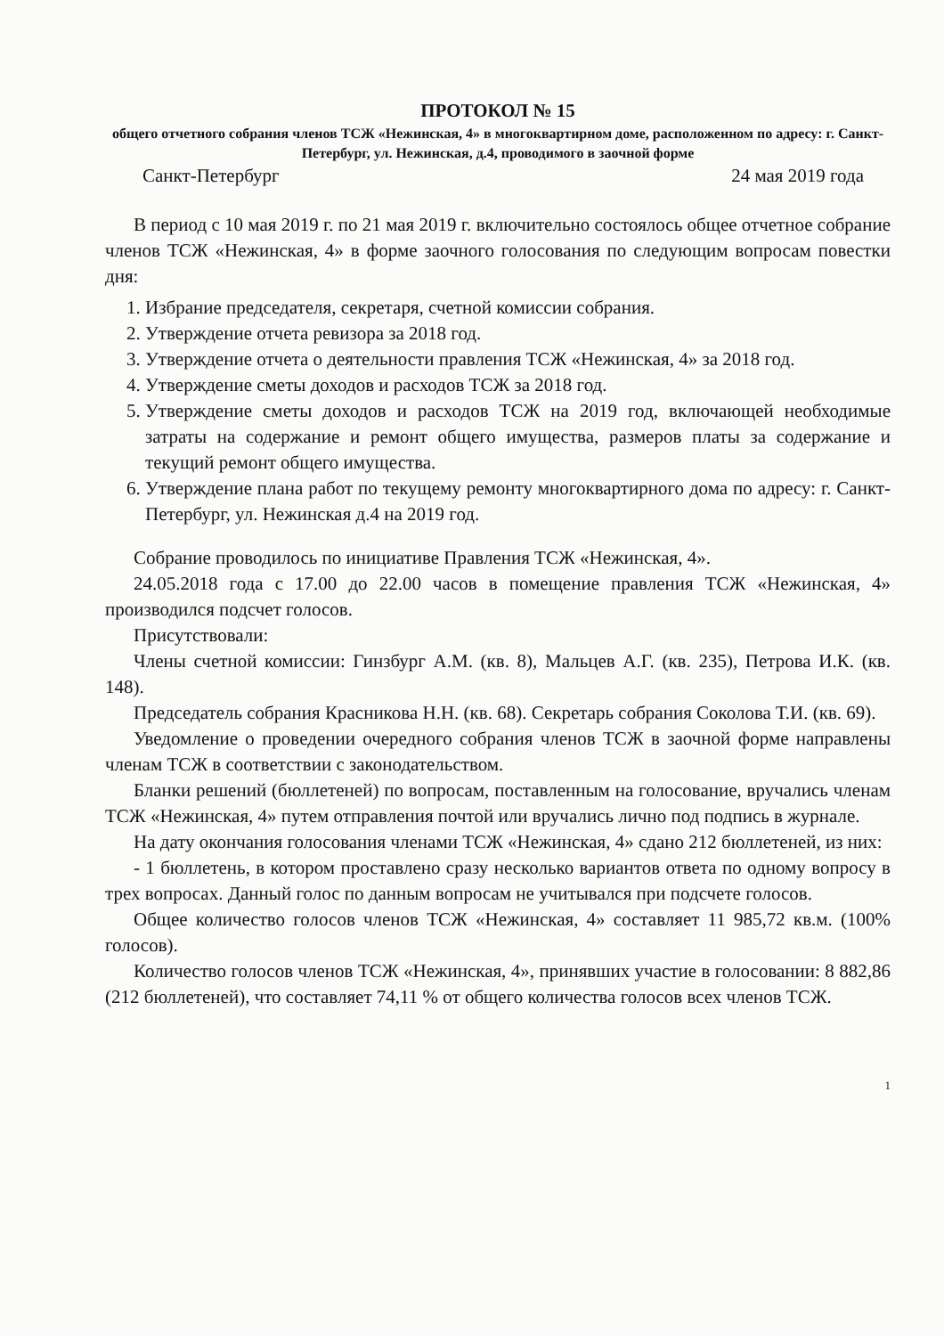ПРОТОКОЛ № 15
общего отчетного собрания членов ТСЖ «Нежинская, 4» в многоквартирном доме, расположенном по адресу: г. Санкт-Петербург, ул. Нежинская, д.4, проводимого в заочной форме
Санкт-Петербург 24 мая 2019 года
В период с 10 мая 2019 г. по 21 мая 2019 г. включительно состоялось общее отчетное собрание членов ТСЖ «Нежинская, 4» в форме заочного голосования по следующим вопросам повестки дня:
1. Избрание председателя, секретаря, счетной комиссии собрания.
2. Утверждение отчета ревизора за 2018 год.
3. Утверждение отчета о деятельности правления ТСЖ «Нежинская, 4» за 2018 год.
4. Утверждение сметы доходов и расходов ТСЖ за 2018 год.
5. Утверждение сметы доходов и расходов ТСЖ на 2019 год, включающей необходимые затраты на содержание и ремонт общего имущества, размеров платы за содержание и текущий ремонт общего имущества.
6. Утверждение плана работ по текущему ремонту многоквартирного дома по адресу: г. Санкт-Петербург, ул. Нежинская д.4 на 2019 год.
Собрание проводилось по инициативе Правления ТСЖ «Нежинская, 4».
24.05.2018 года с 17.00 до 22.00 часов в помещение правления ТСЖ «Нежинская, 4» производился подсчет голосов.
Присутствовали:
Члены счетной комиссии: Гинзбург А.М. (кв. 8), Мальцев А.Г. (кв. 235), Петрова И.К. (кв. 148).
Председатель собрания Красникова Н.Н. (кв. 68). Секретарь собрания Соколова Т.И. (кв. 69).
Уведомление о проведении очередного собрания членов ТСЖ в заочной форме направлены членам ТСЖ в соответствии с законодательством.
Бланки решений (бюллетеней) по вопросам, поставленным на голосование, вручались членам ТСЖ «Нежинская, 4» путем отправления почтой или вручались лично под подпись в журнале.
На дату окончания голосования членами ТСЖ «Нежинская, 4» сдано 212 бюллетеней, из них:
- 1 бюллетень, в котором проставлено сразу несколько вариантов ответа по одному вопросу в трех вопросах. Данный голос по данным вопросам не учитывался при подсчете голосов.
Общее количество голосов членов ТСЖ «Нежинская, 4» составляет 11 985,72 кв.м. (100% голосов).
Количество голосов членов ТСЖ «Нежинская, 4», принявших участие в голосовании: 8 882,86 (212 бюллетеней), что составляет 74,11 % от общего количества голосов всех членов ТСЖ.
1